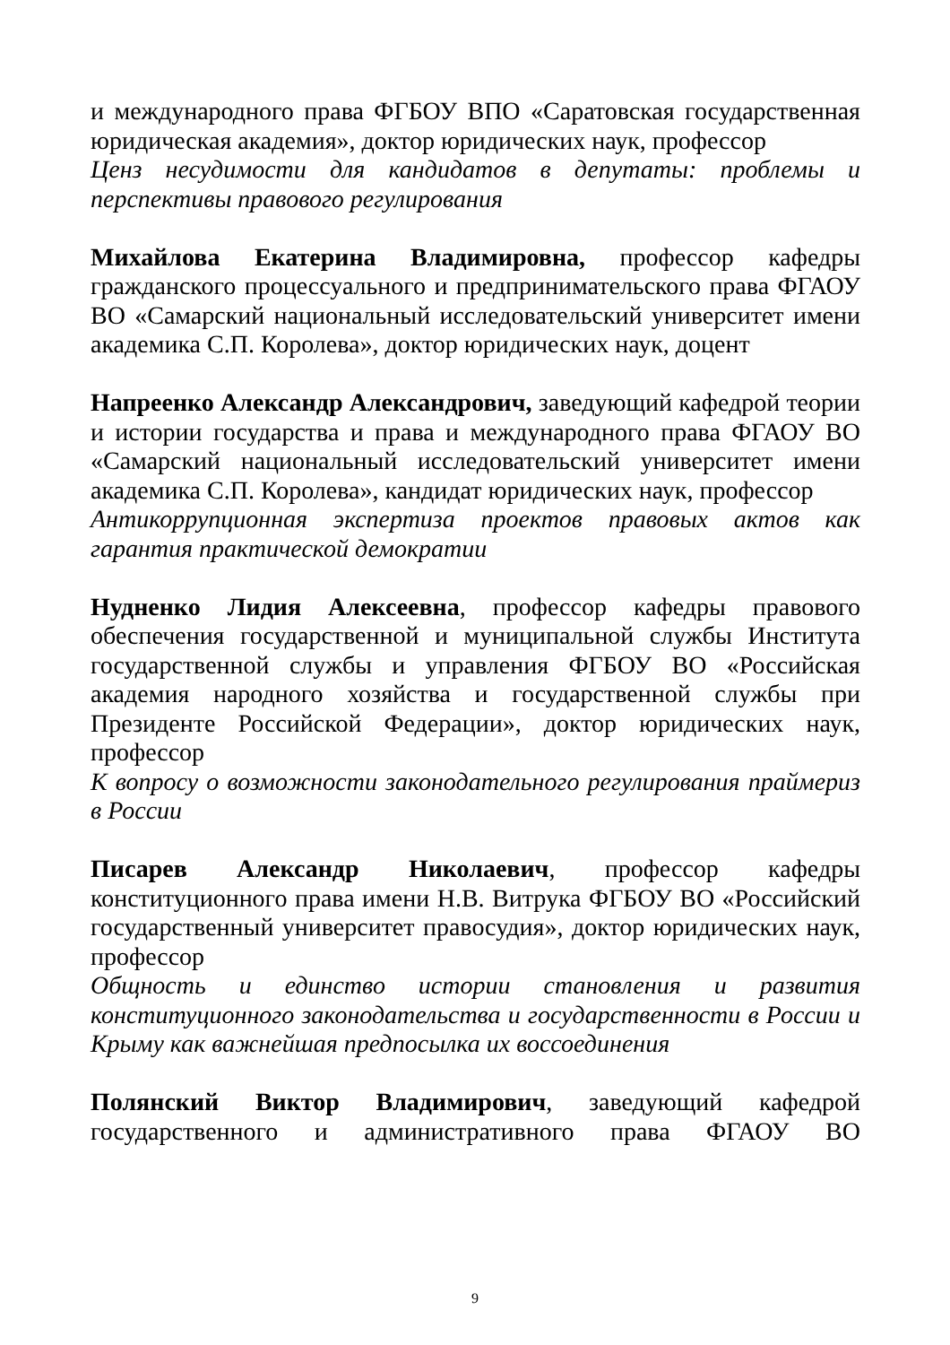и международного права ФГБОУ ВПО «Саратовская государственная юридическая академия», доктор юридических наук, профессор
Ценз несудимости для кандидатов в депутаты: проблемы и перспективы правового регулирования
Михайлова Екатерина Владимировна, профессор кафедры гражданского процессуального и предпринимательского права ФГАОУ ВО «Самарский национальный исследовательский университет имени академика С.П. Королева», доктор юридических наук, доцент
Напреенко Александр Александрович, заведующий кафедрой теории и истории государства и права и международного права ФГАОУ ВО «Самарский национальный исследовательский университет имени академика С.П. Королева», кандидат юридических наук, профессор
Антикоррупционная экспертиза проектов правовых актов как гарантия практической демократии
Нудненко Лидия Алексеевна, профессор кафедры правового обеспечения государственной и муниципальной службы Института государственной службы и управления ФГБОУ ВО «Российская академия народного хозяйства и государственной службы при Президенте Российской Федерации», доктор юридических наук, профессор
К вопросу о возможности законодательного регулирования праймериз в России
Писарев Александр Николаевич, профессор кафедры конституционного права имени Н.В. Витрука ФГБОУ ВО «Российский государственный университет правосудия», доктор юридических наук, профессор
Общность и единство истории становления и развития конституционного законодательства и государственности в России и Крыму как важнейшая предпосылка их воссоединения
Полянский Виктор Владимирович, заведующий кафедрой государственного и административного права ФГАОУ ВО
9